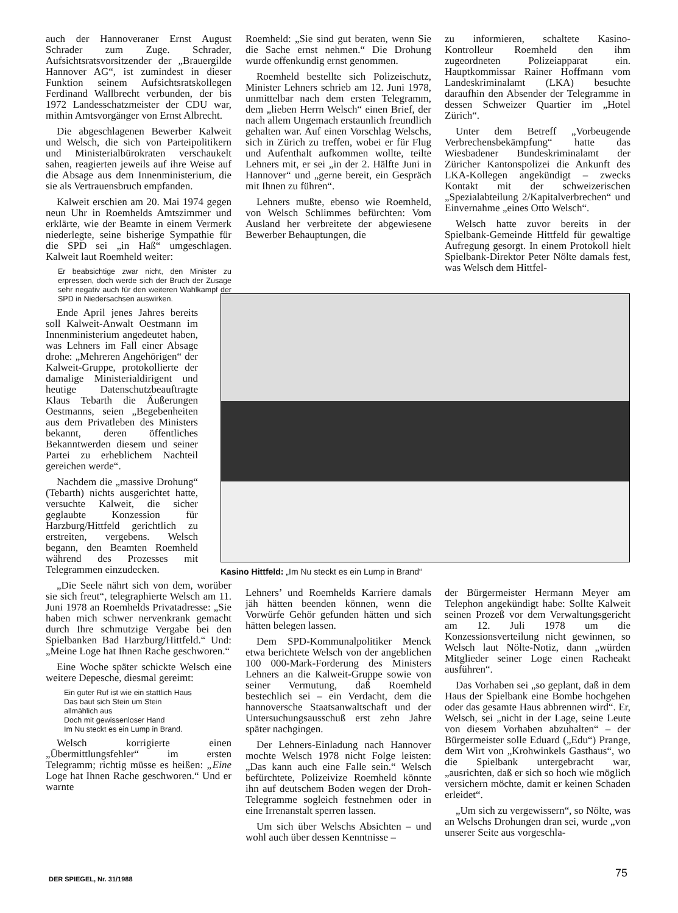auch der Hannoveraner Ernst August Schrader zum Zuge. Schrader, Aufsichtsratsvorsitzender der „Brauergilde Hannover AG“, ist zumindest in dieser Funktion seinem Aufsichtsratskollegen Ferdinand Wallbrecht verbunden, der bis 1972 Landesschatzmeister der CDU war, mithin Amtsvorgänger von Ernst Albrecht.
Die abgeschlagenen Bewerber Kalweit und Welsch, die sich von Parteipolitikern und Ministerialbürokraten verschaukelt sahen, reagierten jeweils auf ihre Weise auf die Absage aus dem Innenministerium, die sie als Vertrauensbruch empfanden.
Kalweit erschien am 20. Mai 1974 gegen neun Uhr in Roemhelds Amtszimmer und erklärte, wie der Beamte in einem Vermerk niederlegte, seine bisherige Sympathie für die SPD sei „in Haß“ umgeschlagen. Kalweit laut Roemheld weiter:
Er beabsichtige zwar nicht, den Minister zu erpressen, doch werde sich der Bruch der Zusage sehr negativ auch für den weiteren Wahlkampf der SPD in Niedersachsen auswirken.
Ende April jenes Jahres bereits soll Kalweit-Anwalt Oestmann im Innenministerium angedeutet haben, was Lehners im Fall einer Absage drohe: „Mehreren Angehörigen“ der Kalweit-Gruppe, protokollierte der damalige Ministerialdirigent und heutige Datenschutzbeauftragte Klaus Tebarth die Äußerungen Oestmanns, seien „Begebenheiten aus dem Privatleben des Ministers bekannt, deren öffentliches Bekanntwerden diesem und seiner Partei zu erheblichem Nachteil gereichen werde“.
Nachdem die „massive Drohung“ (Tebarth) nichts ausgerichtet hatte, versuchte Kalweit, die sicher geglaubte Konzession für Harzburg/Hittfeld gerichtlich zu erstreiten, vergebens. Welsch begann, den Beamten Roemheld während des Prozesses mit Telegrammen einzudecken.
„Die Seele nährt sich von dem, worüber sie sich freut“, telegraphierte Welsch am 11. Juni 1978 an Roemhelds Privatadresse: „Sie haben mich schwer nervenkrank gemacht durch Ihre schmutzige Vergabe bei den Spielbanken Bad Harzburg/Hittfeld.“ Und: „Meine Loge hat Ihnen Rache geschworen.“
Eine Woche später schickte Welsch eine weitere Depesche, diesmal gereimt:
Ein guter Ruf ist wie ein stattlich Haus
Das baut sich Stein um Stein
allmählich aus
Doch mit gewissenloser Hand
Im Nu steckt es ein Lump in Brand.
Welsch korrigierte einen „Übermittlungsfehler“ im ersten Telegramm; richtig müsse es heißen: „Eine Loge hat Ihnen Rache geschworen.“ Und er warnte
Roemheld: „Sie sind gut beraten, wenn Sie die Sache ernst nehmen.“ Die Drohung wurde offenkundig ernst genommen.
Roemheld bestellte sich Polizeischutz, Minister Lehners schrieb am 12. Juni 1978, unmittelbar nach dem ersten Telegramm, dem „lieben Herrn Welsch“ einen Brief, der nach allem Ungemach erstaunlich freundlich gehalten war. Auf einen Vorschlag Welschs, sich in Zürich zu treffen, wobei er für Flug und Aufenthalt aufkommen wollte, teilte Lehners mit, er sei „in der 2. Hälfte Juni in Hannover“ und „gerne bereit, ein Gespräch mit Ihnen zu führen“.
Lehners mußte, ebenso wie Roemheld, von Welsch Schlimmes befürchten: Vom Ausland her verbreitete der abgewiesene Bewerber Behauptungen, die
zu informieren, schaltete Kasino-Kontrolleur Roemheld den ihm zugeordneten Polizeiapparat ein. Hauptkommissar Rainer Hoffmann vom Landeskriminalamt (LKA) besuchte daraufhin den Absender der Telegramme in dessen Schweizer Quartier im „Hotel Zürich“.
Unter dem Betreff „Vorbeugende Verbrechensbekämpfung“ hatte das Wiesbadener Bundeskriminalamt der Züricher Kantonspolizei die Ankunft des LKA-Kollegen angekündigt – zwecks Kontakt mit der schweizerischen „Spezialabteilung 2/Kapitalverbrechen“ und Einvernahme „eines Otto Welsch“.
Welsch hatte zuvor bereits in der Spielbank-Gemeinde Hittfeld für gewaltige Aufregung gesorgt. In einem Protokoll hielt Spielbank-Direktor Peter Nölte damals fest, was Welsch dem Hittfel-
Kasino Hittfeld: „Im Nu steckt es ein Lump in Brand“
Lehners’ und Roemhelds Karriere damals jäh hätten beenden können, wenn die Vorwürfe Gehör gefunden hätten und sich hätten belegen lassen.
Dem SPD-Kommunalpolitiker Menck etwa berichtete Welsch von der angeblichen 100 000-Mark-Forderung des Ministers Lehners an die Kalweit-Gruppe sowie von seiner Vermutung, daß Roemheld bestechlich sei – ein Verdacht, dem die hannoversche Staatsanwaltschaft und der Untersuchungsausschuß erst zehn Jahre später nachgingen.
Der Lehners-Einladung nach Hannover mochte Welsch 1978 nicht Folge leisten: „Das kann auch eine Falle sein.“ Welsch befürchtete, Polizeivize Roemheld könnte ihn auf deutschem Boden wegen der Droh-Telegramme sogleich festnehmen oder in eine Irrenanstalt sperren lassen.
Um sich über Welschs Absichten – und wohl auch über dessen Kenntnisse –
der Bürgermeister Hermann Meyer am Telephon angekündigt habe: Sollte Kalweit seinen Prozeß vor dem Verwaltungsgericht am 12. Juli 1978 um die Konzessionsverteilung nicht gewinnen, so Welsch laut Nölte-Notiz, dann „würden Mitglieder seiner Loge einen Racheakt ausführen“.
Das Vorhaben sei „so geplant, daß in dem Haus der Spielbank eine Bombe hochgehen oder das gesamte Haus abbrennen wird“. Er, Welsch, sei „nicht in der Lage, seine Leute von diesem Vorhaben abzuhalten“ – der Bürgermeister solle Eduard („Edu“) Prange, dem Wirt von „Krohwinkels Gasthaus“, wo die Spielbank untergebracht war, „ausrichten, daß er sich so hoch wie möglich versichern möchte, damit er keinen Schaden erleidet“.
„Um sich zu vergewissern“, so Nölte, was an Welschs Drohungen dran sei, wurde „von unserer Seite aus vorgeschla-
DER SPIEGEL, Nr. 31/1988 75